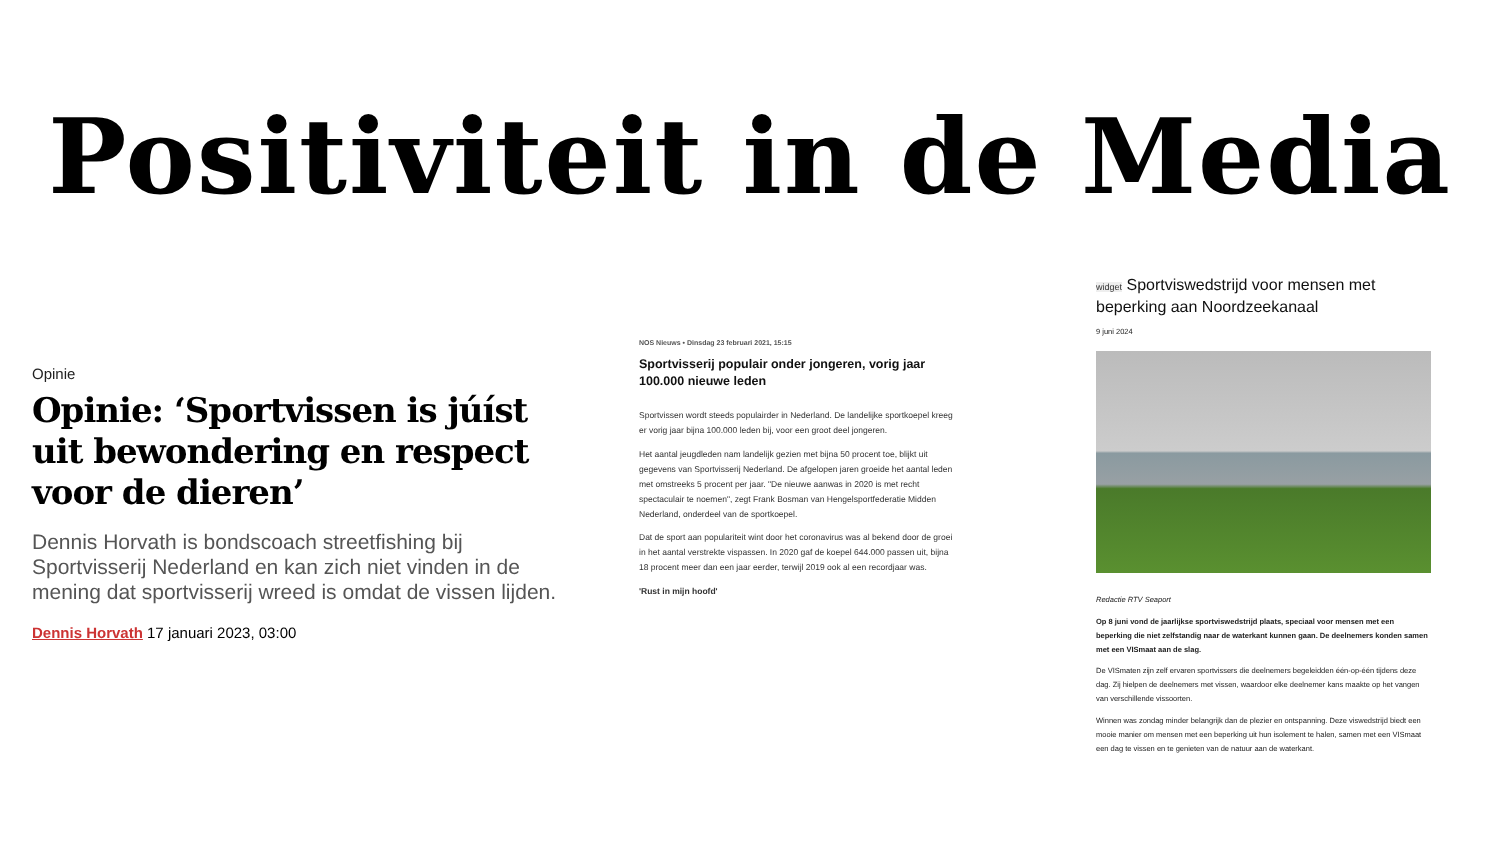Positiviteit in de Media
Opinie
Opinie: ‘Sportvissen is júíst uit bewondering en respect voor de dieren’
Dennis Horvath is bondscoach streetfishing bij Sportvisserij Nederland en kan zich niet vinden in de mening dat sportvisserij wreed is omdat de vissen lijden.
Dennis Horvath 17 januari 2023, 03:00
NOS Nieuws • Dinsdag 23 februari 2021, 15:15
Sportvisserij populair onder jongeren, vorig jaar 100.000 nieuwe leden
Sportvissen wordt steeds populairder in Nederland. De landelijke sportkoepel kreeg er vorig jaar bijna 100.000 leden bij, voor een groot deel jongeren.
Het aantal jeugdleden nam landelijk gezien met bijna 50 procent toe, blijkt uit gegevens van Sportvisserij Nederland. De afgelopen jaren groeide het aantal leden met omstreeks 5 procent per jaar. "De nieuwe aanwas in 2020 is met recht spectaculair te noemen", zegt Frank Bosman van Hengelsportfederatie Midden Nederland, onderdeel van de sportkoepel.
Dat de sport aan populariteit wint door het coronavirus was al bekend door de groei in het aantal verstrekte vispassen. In 2020 gaf de koepel 644.000 passen uit, bijna 18 procent meer dan een jaar eerder, terwijl 2019 ook al een recordjaar was.
'Rust in mijn hoofd'
widget Sportviswedstrijd voor mensen met beperking aan Noordzeekanaal
9 juni 2024
Redactie RTV Seaport
Op 8 juni vond de jaarlijkse sportviswedstrijd plaats, speciaal voor mensen met een beperking die niet zelfstandig naar de waterkant kunnen gaan. De deelnemers konden samen met een VISmaat aan de slag.
De VISmaten zijn zelf ervaren sportvissers die deelnemers begeleidden één-op-één tijdens deze dag. Zij hielpen de deelnemers met vissen, waardoor elke deelnemer kans maakte op het vangen van verschillende vissoorten.
Winnen was zondag minder belangrijk dan de plezier en ontspanning. Deze viswedstrijd biedt een mooie manier om mensen met een beperking uit hun isolement te halen, samen met een VISmaat een dag te vissen en te genieten van de natuur aan de waterkant.